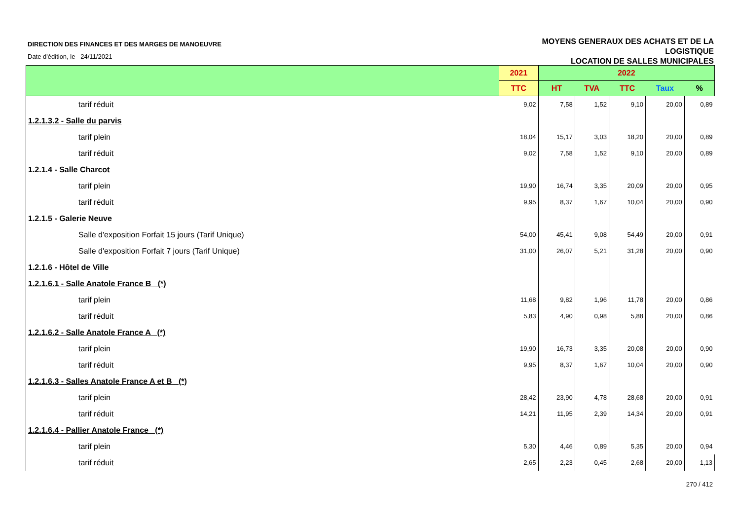DIRECTION DES FINANCES ET DES MARGES DE MANOEUVRE
Date d'édition, le 24/11/2021
MOYENS GENERAUX DES ACHATS ET DE LA
LOGISTIQUE
LOCATION DE SALLES MUNICIPALES
| | 2021 | 2022 | | | | |
| --- | --- | --- | --- | --- | --- | --- |
| | TTC | HT | TVA | TTC | Taux | % |
| tarif réduit | 9,02 | 7,58 | 1,52 | 9,10 | 20,00 | 0,89 |
| 1.2.1.3.2 - Salle du parvis | | | | | | |
| tarif plein | 18,04 | 15,17 | 3,03 | 18,20 | 20,00 | 0,89 |
| tarif réduit | 9,02 | 7,58 | 1,52 | 9,10 | 20,00 | 0,89 |
| 1.2.1.4 - Salle Charcot | | | | | | |
| tarif plein | 19,90 | 16,74 | 3,35 | 20,09 | 20,00 | 0,95 |
| tarif réduit | 9,95 | 8,37 | 1,67 | 10,04 | 20,00 | 0,90 |
| 1.2.1.5 - Galerie Neuve | | | | | | |
| Salle d'exposition Forfait 15 jours (Tarif Unique) | 54,00 | 45,41 | 9,08 | 54,49 | 20,00 | 0,91 |
| Salle d'exposition Forfait 7 jours (Tarif Unique) | 31,00 | 26,07 | 5,21 | 31,28 | 20,00 | 0,90 |
| 1.2.1.6 - Hôtel de Ville | | | | | | |
| 1.2.1.6.1 - Salle Anatole France B (*) | | | | | | |
| tarif plein | 11,68 | 9,82 | 1,96 | 11,78 | 20,00 | 0,86 |
| tarif réduit | 5,83 | 4,90 | 0,98 | 5,88 | 20,00 | 0,86 |
| 1.2.1.6.2 - Salle Anatole France A (*) | | | | | | |
| tarif plein | 19,90 | 16,73 | 3,35 | 20,08 | 20,00 | 0,90 |
| tarif réduit | 9,95 | 8,37 | 1,67 | 10,04 | 20,00 | 0,90 |
| 1.2.1.6.3 - Salles Anatole France A et B (*) | | | | | | |
| tarif plein | 28,42 | 23,90 | 4,78 | 28,68 | 20,00 | 0,91 |
| tarif réduit | 14,21 | 11,95 | 2,39 | 14,34 | 20,00 | 0,91 |
| 1.2.1.6.4 - Pallier Anatole France (*) | | | | | | |
| tarif plein | 5,30 | 4,46 | 0,89 | 5,35 | 20,00 | 0,94 |
| tarif réduit | 2,65 | 2,23 | 0,45 | 2,68 | 20,00 | 1,13 |
270 / 412